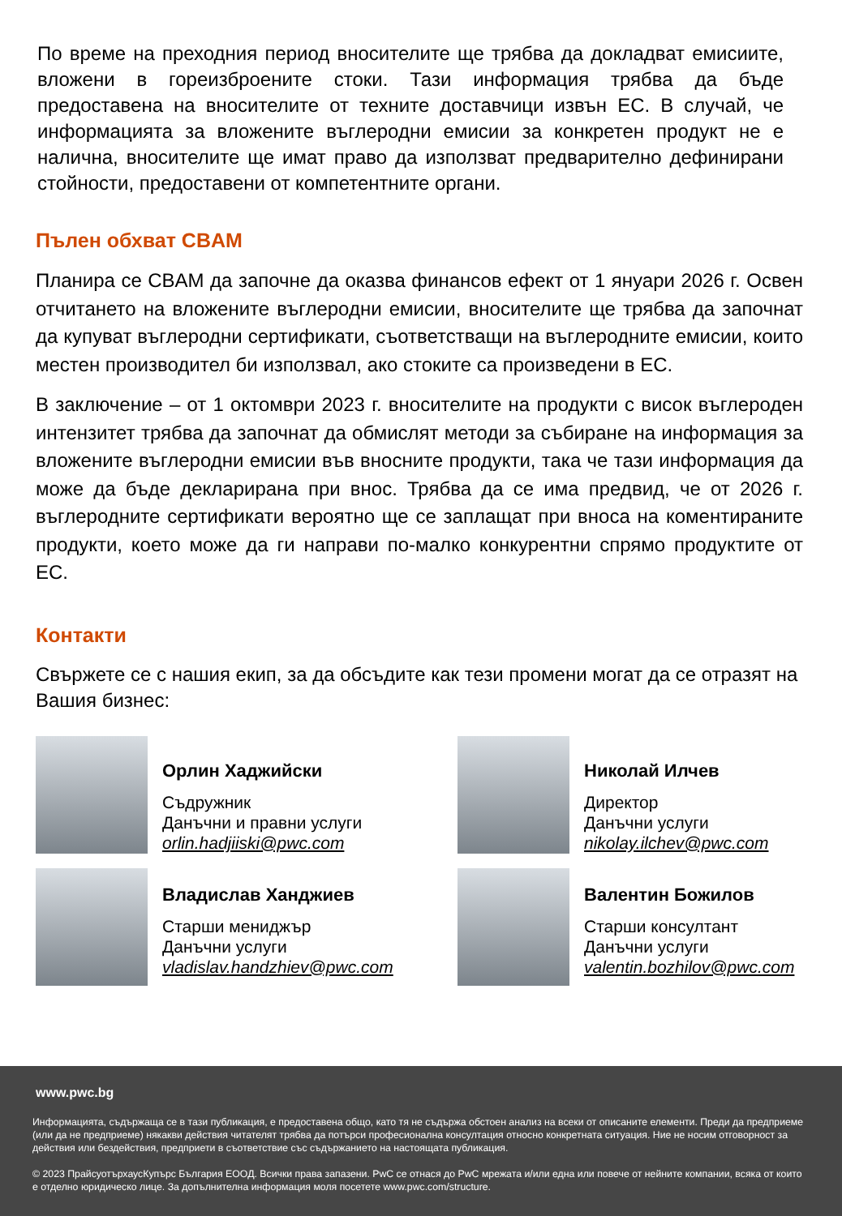По време на преходния период вносителите ще трябва да докладват емисиите, вложени в гореизброените стоки. Тази информация трябва да бъде предоставена на вносителите от техните доставчици извън ЕС. В случай, че информацията за вложените въглеродни емисии за конкретен продукт не е налична, вносителите ще имат право да използват предварително дефинирани стойности, предоставени от компетентните органи.
Пълен обхват CBAM
Планира се CBAM да започне да оказва финансов ефект от 1 януари 2026 г. Освен отчитането на вложените въглеродни емисии, вносителите ще трябва да започнат да купуват въглеродни сертификати, съответстващи на въглеродните емисии, които местен производител би използвал, ако стоките са произведени в ЕС.
В заключение – от 1 октомври 2023 г. вносителите на продукти с висок въглероден интензитет трябва да започнат да обмислят методи за събиране на информация за вложените въглеродни емисии във вносните продукти, така че тази информация да може да бъде декларирана при внос. Трябва да се има предвид, че от 2026 г. въглеродните сертификати вероятно ще се заплащат при вноса на коментираните продукти, което може да ги направи по-малко конкурентни спрямо продуктите от ЕС.
Контакти
Свържете се с нашия екип, за да обсъдите как тези промени могат да се отразят на Вашия бизнес:
Орлин Хаджийски
Съдружник
Данъчни и правни услуги
orlin.hadjiiski@pwc.com
Николай Илчев
Директор
Данъчни услуги
nikolay.ilchev@pwc.com
Владислав Ханджиев
Старши мениджър
Данъчни услуги
vladislav.handzhiev@pwc.com
Валентин Божилов
Старши консултант
Данъчни услуги
valentin.bozhilov@pwc.com
www.pwc.bg
Информацията, съдържаща се в тази публикация, е предоставена общо, като тя не съдържа обстоен анализ на всеки от описаните елементи. Преди да предприеме (или да не предприеме) някакви действия читателят трябва да потърси професионална консултация относно конкретната ситуация. Ние не носим отговорност за действия или бездействия, предприети в съответствие със съдържанието на настоящата публикация.
© 2023 ПрайсуотърхаусКупърс България ЕООД. Всички права запазени. PwC се отнася до PwC мрежата и/или една или повече от нейните компании, всяка от които е отделно юридическо лице. За допълнителна информация моля посетете www.pwc.com/structure.